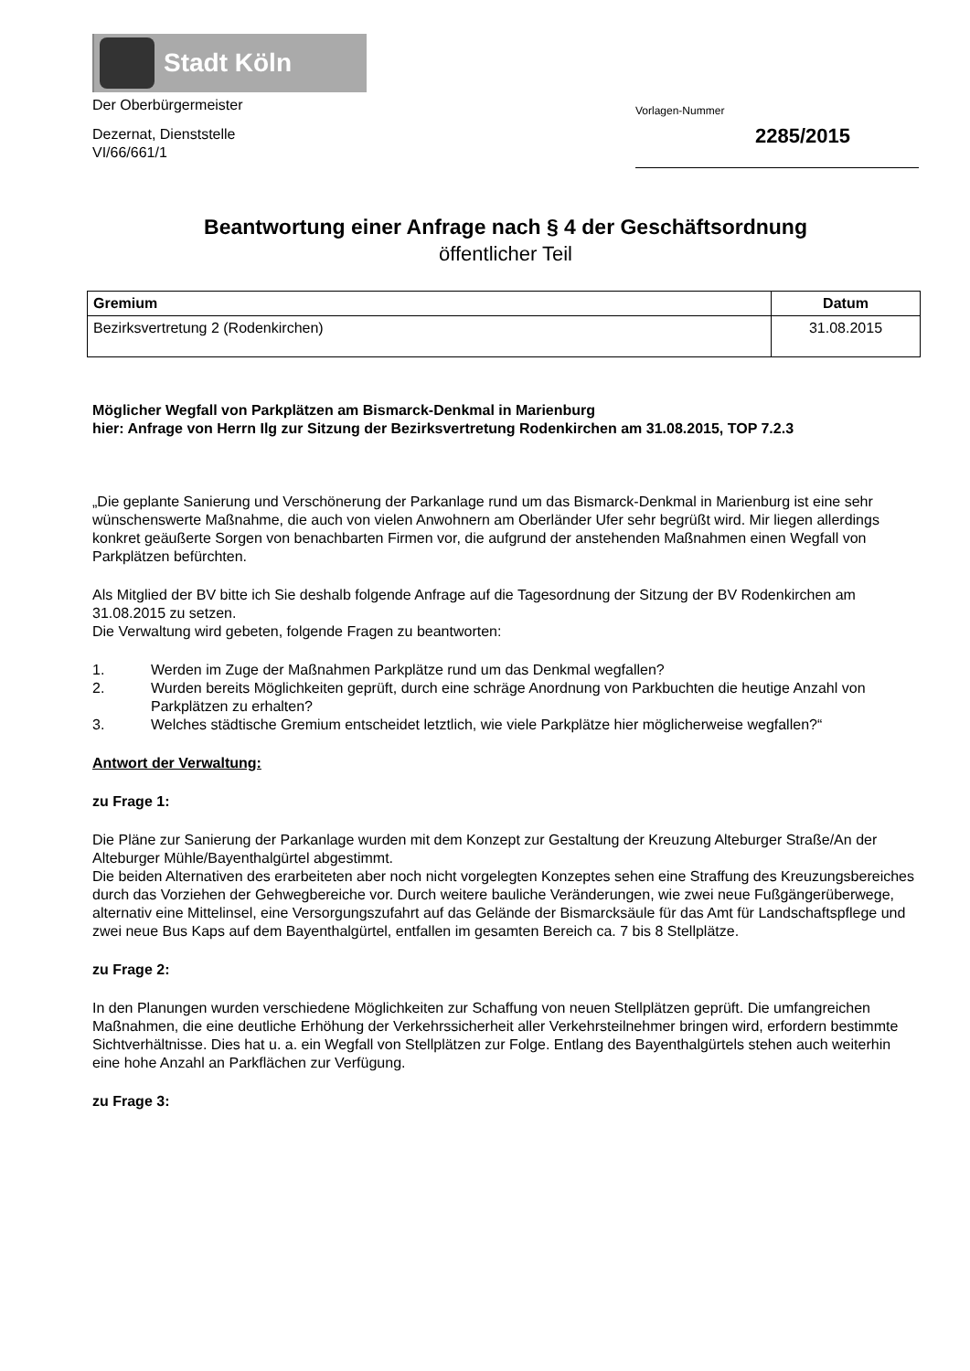Stadt Köln
Der Oberbürgermeister
Dezernat, Dienststelle
VI/66/661/1
Vorlagen-Nummer
2285/2015
Beantwortung einer Anfrage nach § 4 der Geschäftsordnung
öffentlicher Teil
| Gremium | Datum |
| --- | --- |
| Bezirksvertretung 2 (Rodenkirchen) | 31.08.2015 |
Möglicher Wegfall von Parkplätzen am Bismarck-Denkmal in Marienburg
hier: Anfrage von Herrn Ilg zur Sitzung der Bezirksvertretung Rodenkirchen am 31.08.2015, TOP 7.2.3
„Die geplante Sanierung und Verschönerung der Parkanlage rund um das Bismarck-Denkmal in Marienburg ist eine sehr wünschenswerte Maßnahme, die auch von vielen Anwohnern am Oberländer Ufer sehr begrüßt wird. Mir liegen allerdings konkret geäußerte Sorgen von benachbarten Firmen vor, die aufgrund der anstehenden Maßnahmen einen Wegfall von Parkplätzen befürchten.
Als Mitglied der BV bitte ich Sie deshalb folgende Anfrage auf die Tagesordnung der Sitzung der BV Rodenkirchen am 31.08.2015 zu setzen.
Die Verwaltung wird gebeten, folgende Fragen zu beantworten:
1. Werden im Zuge der Maßnahmen Parkplätze rund um das Denkmal wegfallen?
2. Wurden bereits Möglichkeiten geprüft, durch eine schräge Anordnung von Parkbuchten die heutige Anzahl von Parkplätzen zu erhalten?
3. Welches städtische Gremium entscheidet letztlich, wie viele Parkplätze hier möglicherweise wegfallen?“
Antwort der Verwaltung:
zu Frage 1:
Die Pläne zur Sanierung der Parkanlage wurden mit dem Konzept zur Gestaltung der Kreuzung Alteburger Straße/An der Alteburger Mühle/Bayenthalgürtel abgestimmt.
Die beiden Alternativen des erarbeiteten aber noch nicht vorgelegten Konzeptes sehen eine Straffung des Kreuzungsbereiches durch das Vorziehen der Gehwegbereiche vor. Durch weitere bauliche Veränderungen, wie zwei neue Fußgängerüberwege, alternativ eine Mittelinsel, eine Versorgungszufahrt auf das Gelände der Bismarcksäule für das Amt für Landschaftspflege und zwei neue Bus Kaps auf dem Bayenthalgürtel, entfallen im gesamten Bereich ca. 7 bis 8 Stellplätze.
zu Frage 2:
In den Planungen wurden verschiedene Möglichkeiten zur Schaffung von neuen Stellplätzen geprüft. Die umfangreichen Maßnahmen, die eine deutliche Erhöhung der Verkehrssicherheit aller Verkehrsteilnehmer bringen wird, erfordern bestimmte Sichtverhältnisse. Dies hat u. a. ein Wegfall von Stellplätzen zur Folge. Entlang des Bayenthalgürtels stehen auch weiterhin eine hohe Anzahl an Parkflächen zur Verfügung.
zu Frage 3: